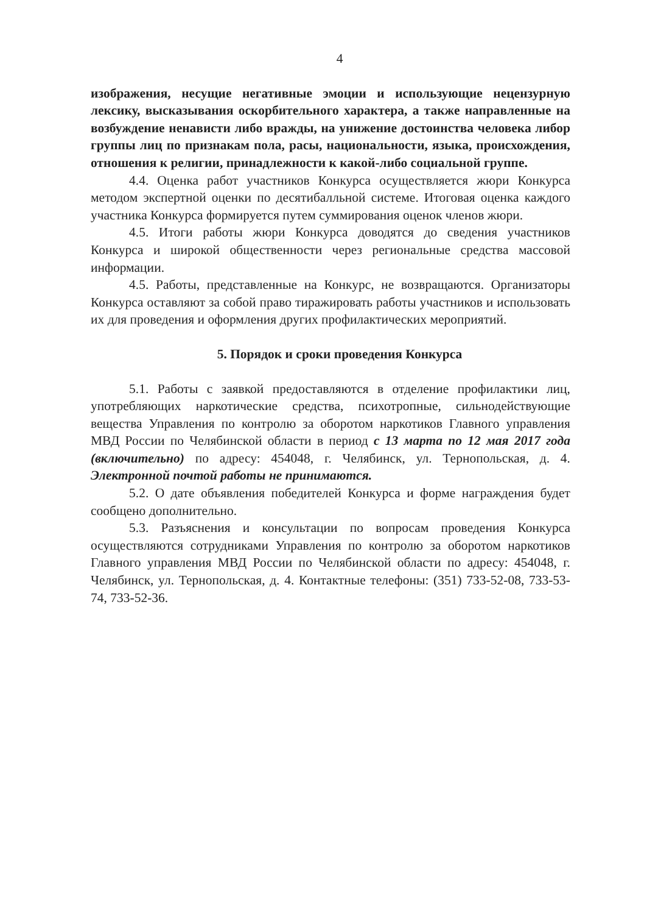4
изображения, несущие негативные эмоции и использующие нецензурную лексику, высказывания оскорбительного характера, а также направленные на возбуждение ненависти либо вражды, на унижение достоинства человека либор группы лиц по признакам пола, расы, национальности, языка, происхождения, отношения к религии, принадлежности к какой-либо социальной группе.
4.4. Оценка работ участников Конкурса осуществляется жюри Конкурса методом экспертной оценки по десятибалльной системе. Итоговая оценка каждого участника Конкурса формируется путем суммирования оценок членов жюри.
4.5. Итоги работы жюри Конкурса доводятся до сведения участников Конкурса и широкой общественности через региональные средства массовой информации.
4.5. Работы, представленные на Конкурс, не возвращаются. Организаторы Конкурса оставляют за собой право тиражировать работы участников и использовать их для проведения и оформления других профилактических мероприятий.
5. Порядок и сроки проведения Конкурса
5.1. Работы с заявкой предоставляются в отделение профилактики лиц, употребляющих наркотические средства, психотропные, сильнодействующие вещества Управления по контролю за оборотом наркотиков Главного управления МВД России по Челябинской области в период с 13 марта по 12 мая 2017 года (включительно) по адресу: 454048, г. Челябинск, ул. Тернопольская, д. 4. Электронной почтой работы не принимаются.
5.2. О дате объявления победителей Конкурса и форме награждения будет сообщено дополнительно.
5.3. Разъяснения и консультации по вопросам проведения Конкурса осуществляются сотрудниками Управления по контролю за оборотом наркотиков Главного управления МВД России по Челябинской области по адресу: 454048, г. Челябинск, ул. Тернопольская, д. 4. Контактные телефоны: (351) 733-52-08, 733-53-74, 733-52-36.